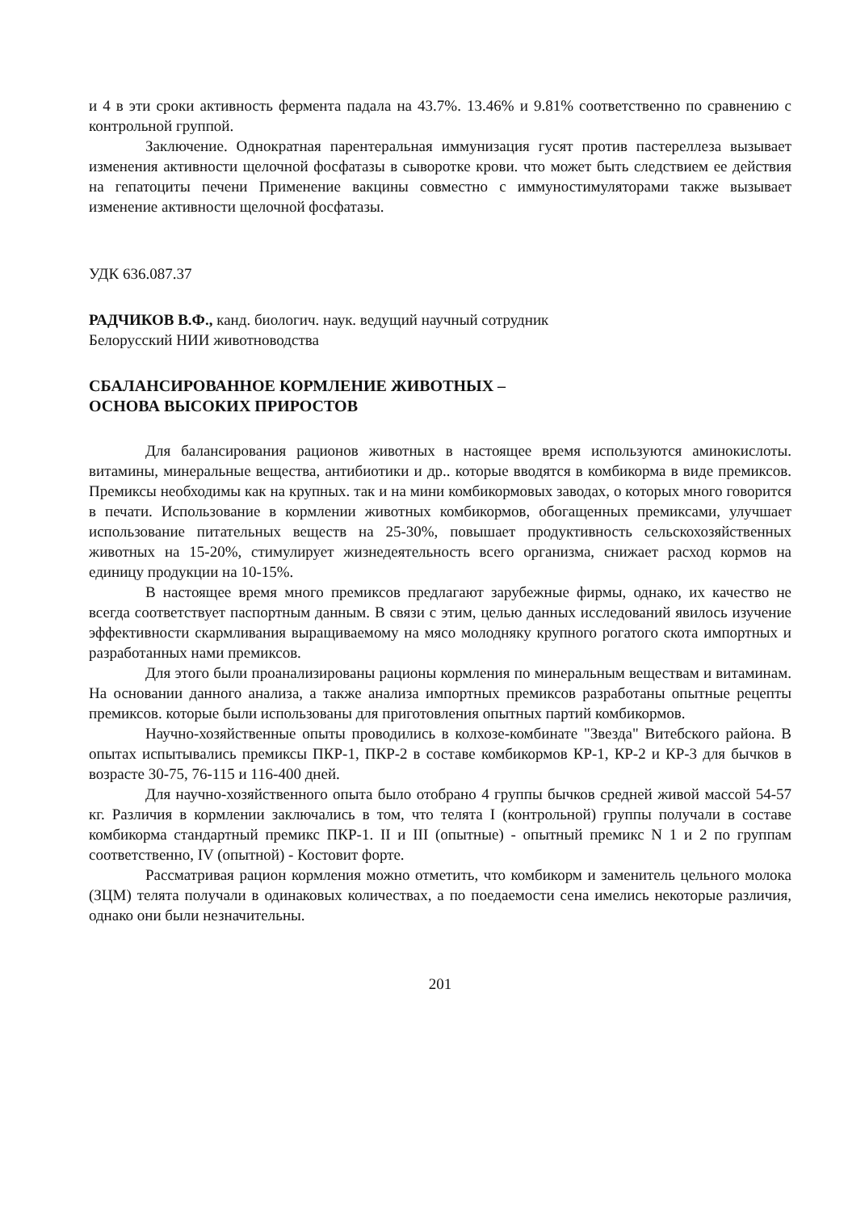и 4 в эти сроки активность фермента падала на 43.7%. 13.46% и 9.81% соответственно по сравнению с контрольной группой.
Заключение. Однократная парентеральная иммунизация гусят против пастереллеза вызывает изменения активности щелочной фосфатазы в сыворотке крови. что может быть следствием ее действия на гепатоциты печени Применение вакцины совместно с иммуностимуляторами также вызывает изменение активности щелочной фосфатазы.
УДК 636.087.37
РАДЧИКОВ В.Ф., канд. биологич. наук. ведущий научный сотрудник
Белорусский НИИ животноводства
СБАЛАНСИРОВАННОЕ КОРМЛЕНИЕ ЖИВОТНЫХ –
ОСНОВА ВЫСОКИХ ПРИРОСТОВ
Для балансирования рационов животных в настоящее время используются аминокислоты. витамины, минеральные вещества, антибиотики и др.. которые вводятся в комбикорма в виде премиксов. Премиксы необходимы как на крупных. так и на мини комбикормовых заводах, о которых много говорится в печати. Использование в кормлении животных комбикормов, обогащенных премиксами, улучшает использование питательных веществ на 25-30%, повышает продуктивность сельскохозяйственных животных на 15-20%, стимулирует жизнедеятельность всего организма, снижает расход кормов на единицу продукции на 10-15%.
В настоящее время много премиксов предлагают зарубежные фирмы, однако, их качество не всегда соответствует паспортным данным. В связи с этим, целью данных исследований явилось изучение эффективности скармливания выращиваемому на мясо молодняку крупного рогатого скота импортных и разработанных нами премиксов.
Для этого были проанализированы рационы кормления по минеральным веществам и витаминам. На основании данного анализа, а также анализа импортных премиксов разработаны опытные рецепты премиксов. которые были использованы для приготовления опытных партий комбикормов.
Научно-хозяйственные опыты проводились в колхозе-комбинате "Звезда" Витебского района. В опытах испытывались премиксы ПКР-1, ПКР-2 в составе комбикормов КР-1, КР-2 и КР-3 для бычков в возрасте 30-75, 76-115 и 116-400 дней.
Для научно-хозяйственного опыта было отобрано 4 группы бычков средней живой массой 54-57 кг. Различия в кормлении заключались в том, что телята I (контрольной) группы получали в составе комбикорма стандартный премикс ПКР-1. II и III (опытные) - опытный премикс N 1 и 2 по группам соответственно, IV (опытной) - Костовит форте.
Рассматривая рацион кормления можно отметить, что комбикорм и заменитель цельного молока (ЗЦМ) телята получали в одинаковых количествах, а по поедаемости сена имелись некоторые различия, однако они были незначительны.
201